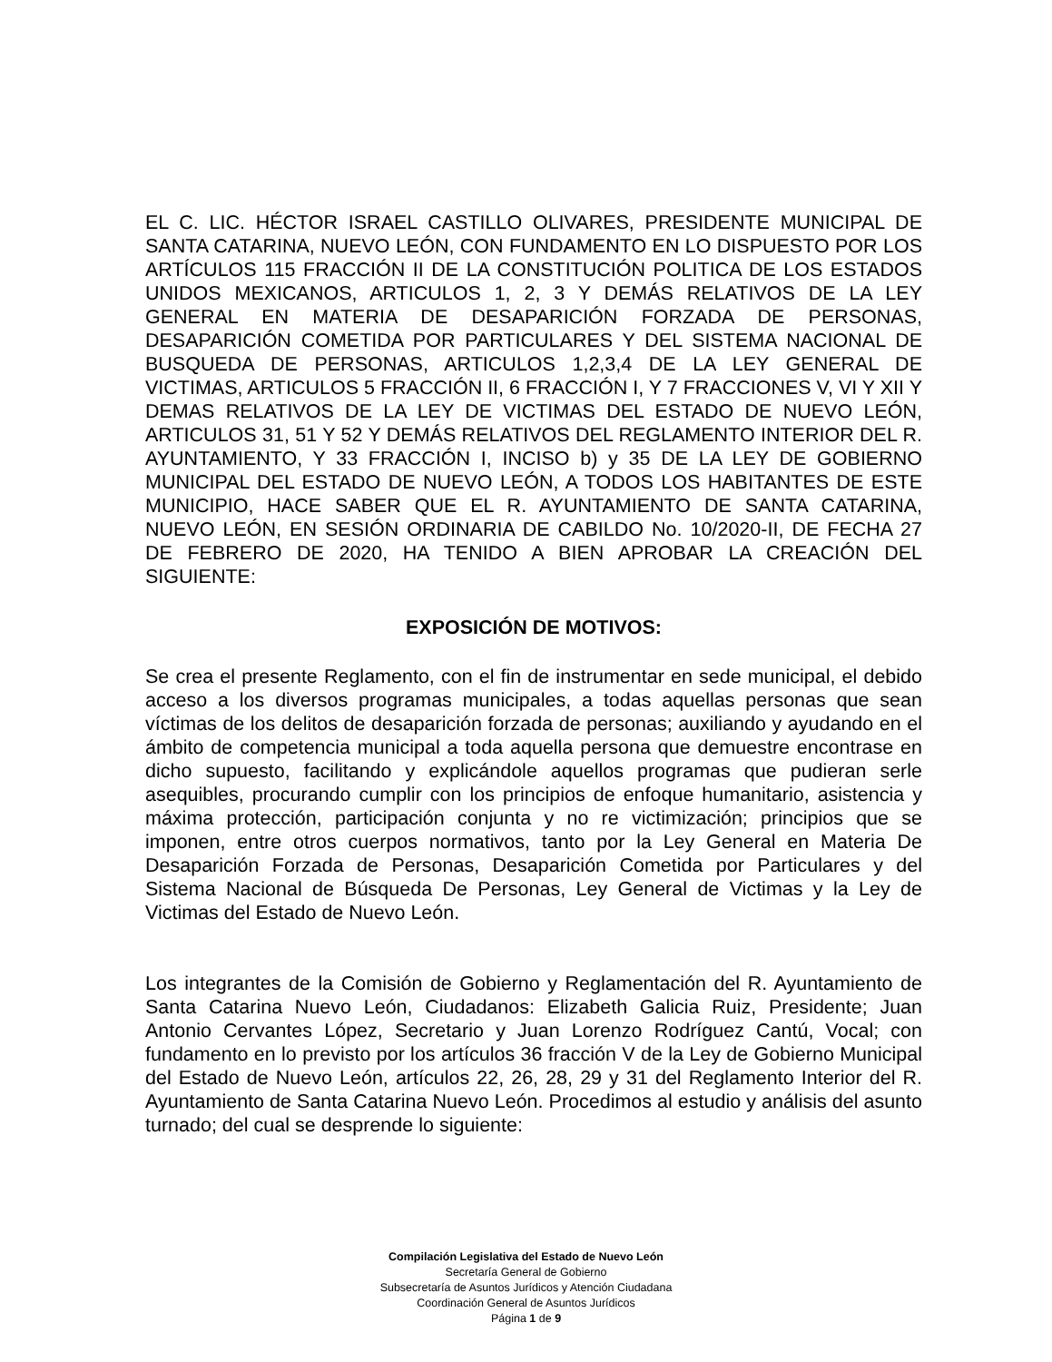EL C. LIC. HÉCTOR ISRAEL CASTILLO OLIVARES, PRESIDENTE MUNICIPAL DE SANTA CATARINA, NUEVO LEÓN, CON FUNDAMENTO EN LO DISPUESTO POR LOS ARTÍCULOS 115 FRACCIÓN II DE LA CONSTITUCIÓN POLITICA DE LOS ESTADOS UNIDOS MEXICANOS, ARTICULOS 1, 2, 3 Y DEMÁS RELATIVOS DE LA LEY GENERAL EN MATERIA DE DESAPARICIÓN FORZADA DE PERSONAS, DESAPARICIÓN COMETIDA POR PARTICULARES Y DEL SISTEMA NACIONAL DE BUSQUEDA DE PERSONAS, ARTICULOS 1,2,3,4 DE LA LEY GENERAL DE VICTIMAS, ARTICULOS 5 FRACCIÓN II, 6 FRACCIÓN I, Y 7 FRACCIONES V, VI Y XII Y DEMAS RELATIVOS DE LA LEY DE VICTIMAS DEL ESTADO DE NUEVO LEÓN, ARTICULOS 31, 51 Y 52 Y DEMÁS RELATIVOS DEL REGLAMENTO INTERIOR DEL R. AYUNTAMIENTO, Y 33 FRACCIÓN I, INCISO b) y 35 DE LA LEY DE GOBIERNO MUNICIPAL DEL ESTADO DE NUEVO LEÓN, A TODOS LOS HABITANTES DE ESTE MUNICIPIO, HACE SABER QUE EL R. AYUNTAMIENTO DE SANTA CATARINA, NUEVO LEÓN, EN SESIÓN ORDINARIA DE CABILDO No. 10/2020-II, DE FECHA 27 DE FEBRERO DE 2020, HA TENIDO A BIEN APROBAR LA CREACIÓN DEL SIGUIENTE:
EXPOSICIÓN DE MOTIVOS:
Se crea el presente Reglamento, con el fin de instrumentar en sede municipal, el debido acceso a los diversos programas municipales, a todas aquellas personas que sean víctimas de los delitos de desaparición forzada de personas; auxiliando y ayudando en el ámbito de competencia municipal a toda aquella persona que demuestre encontrase en dicho supuesto, facilitando y explicándole aquellos programas que pudieran serle asequibles, procurando cumplir con los principios de enfoque humanitario, asistencia y máxima protección, participación conjunta y no re victimización; principios que se imponen, entre otros cuerpos normativos, tanto por la Ley General en Materia De Desaparición Forzada de Personas, Desaparición Cometida por Particulares y del Sistema Nacional de Búsqueda De Personas, Ley General de Victimas y la Ley de Victimas del Estado de Nuevo León.
Los integrantes de la Comisión de Gobierno y Reglamentación del R. Ayuntamiento de Santa Catarina Nuevo León, Ciudadanos: Elizabeth Galicia Ruiz, Presidente; Juan Antonio Cervantes López, Secretario y Juan Lorenzo Rodríguez Cantú, Vocal; con fundamento en lo previsto por los artículos 36 fracción V de la Ley de Gobierno Municipal del Estado de Nuevo León, artículos 22, 26, 28, 29 y 31 del Reglamento Interior del R. Ayuntamiento de Santa Catarina Nuevo León. Procedimos al estudio y análisis del asunto turnado; del cual se desprende lo siguiente:
Compilación Legislativa del Estado de Nuevo León
Secretaría General de Gobierno
Subsecretaría de Asuntos Jurídicos y Atención Ciudadana
Coordinación General de Asuntos Jurídicos
Página 1 de 9